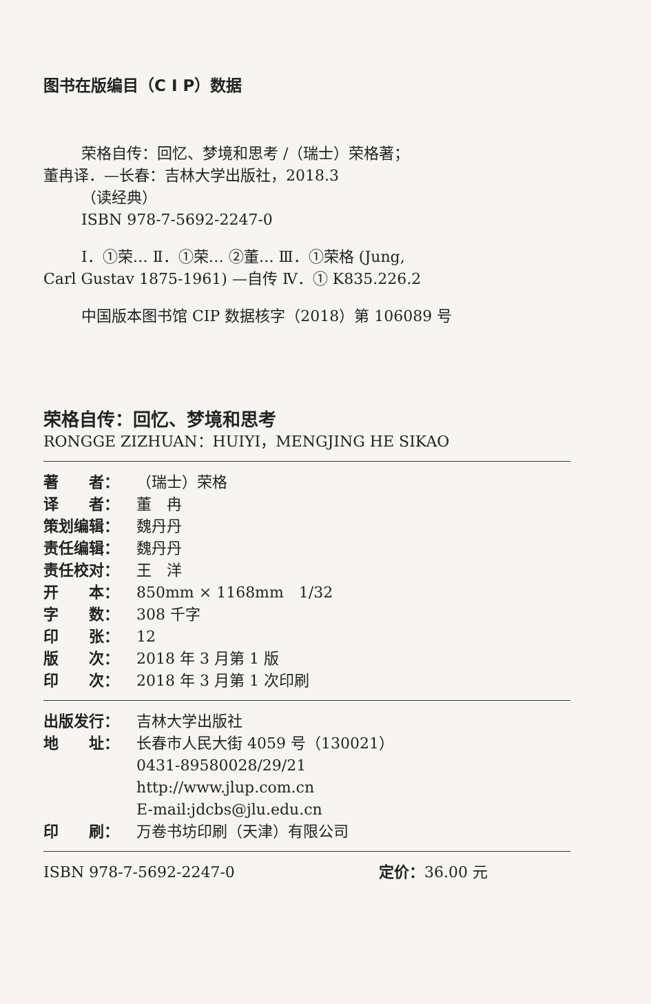图书在版编目（C I P）数据
荣格自传：回忆、梦境和思考 /（瑞士）荣格著；
董冉译．—长春：吉林大学出版社，2018.3
（读经典）
ISBN 978-7-5692-2247-0
Ⅰ．①荣… Ⅱ．①荣… ②董… Ⅲ．①荣格 (Jung,
Carl Gustav 1875-1961) —自传 Ⅳ．① K835.226.2
中国版本图书馆 CIP 数据核字（2018）第 106089 号
荣格自传：回忆、梦境和思考
RONGGE ZIZHUAN：HUIYI，MENGJING HE SIKAO
著　　者： （瑞士）荣格
译　　者： 董　冉
策划编辑： 魏丹丹
责任编辑： 魏丹丹
责任校对： 王　洋
开　　本： 850mm × 1168mm　1/32
字　　数： 308 千字
印　　张： 12
版　　次： 2018 年 3 月第 1 版
印　　次： 2018 年 3 月第 1 次印刷
出版发行： 吉林大学出版社
地　　址： 长春市人民大街 4059 号（130021）
0431-89580028/29/21
http://www.jlup.com.cn
E-mail:jdcbs@jlu.edu.cn
印　　刷： 万卷书坊印刷（天津）有限公司
ISBN 978-7-5692-2247-0 定价：36.00 元